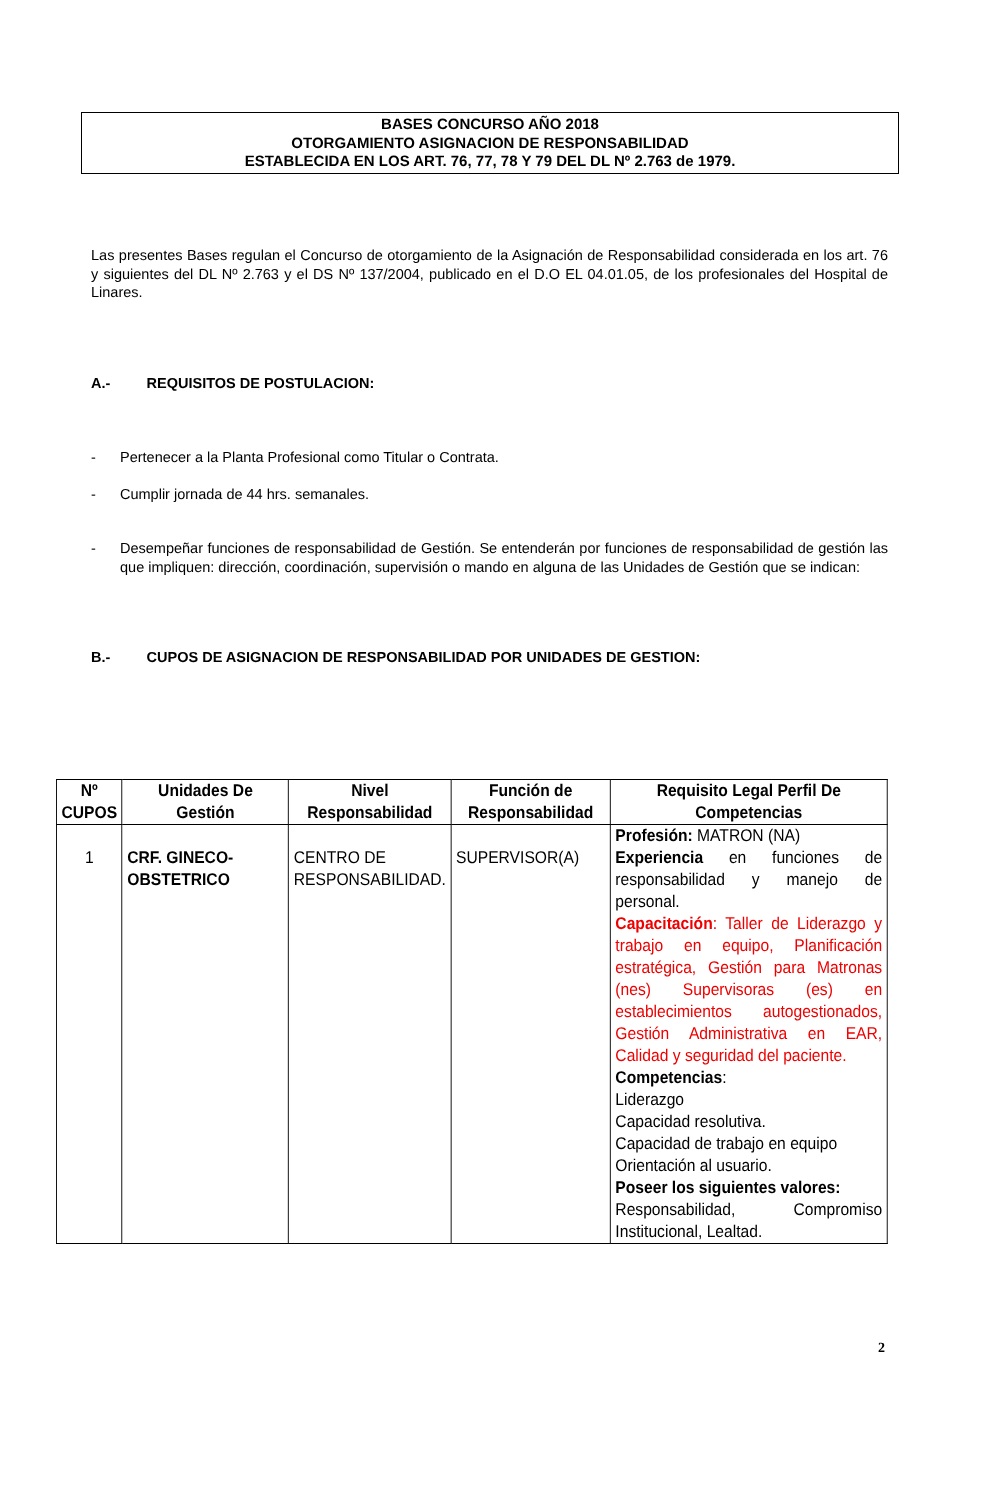BASES CONCURSO AÑO 2018
OTORGAMIENTO ASIGNACION DE RESPONSABILIDAD
ESTABLECIDA EN LOS ART. 76, 77, 78 Y 79 DEL DL Nº 2.763 de 1979.
Las presentes Bases regulan el Concurso de otorgamiento de la Asignación de Responsabilidad considerada en los art. 76 y siguientes del DL Nº 2.763 y el DS Nº 137/2004, publicado en el D.O EL 04.01.05, de los profesionales del Hospital de Linares.
A.- REQUISITOS DE POSTULACION:
- Pertenecer a la Planta Profesional como Titular o Contrata.
- Cumplir jornada de 44 hrs. semanales.
- Desempeñar funciones de responsabilidad de Gestión. Se entenderán por funciones de responsabilidad de gestión las que impliquen: dirección, coordinación, supervisión o mando en alguna de las Unidades de Gestión que se indican:
B.- CUPOS DE ASIGNACION DE RESPONSABILIDAD POR UNIDADES DE GESTION:
| Nº CUPOS | Unidades De Gestión | Nivel Responsabilidad | Función de Responsabilidad | Requisito Legal Perfil De Competencias |
| --- | --- | --- | --- | --- |
| 1 | CRF. GINECO-OBSTETRICO | CENTRO DE RESPONSABILIDAD. | SUPERVISOR(A) | Profesión: MATRON (NA) Experiencia en funciones de responsabilidad y manejo de personal. Capacitación : Taller de Liderazgo y trabajo en equipo, Planificación estratégica, Gestión para Matronas (nes) Supervisoras (es) en establecimientos autogestionados, Gestión Administrativa en EAR, Calidad y seguridad del paciente. Competencias : Liderazgo Capacidad resolutiva. Capacidad de trabajo en equipo Orientación al usuario. Poseer los siguientes valores: Responsabilidad, Compromiso Institucional, Lealtad. |
2